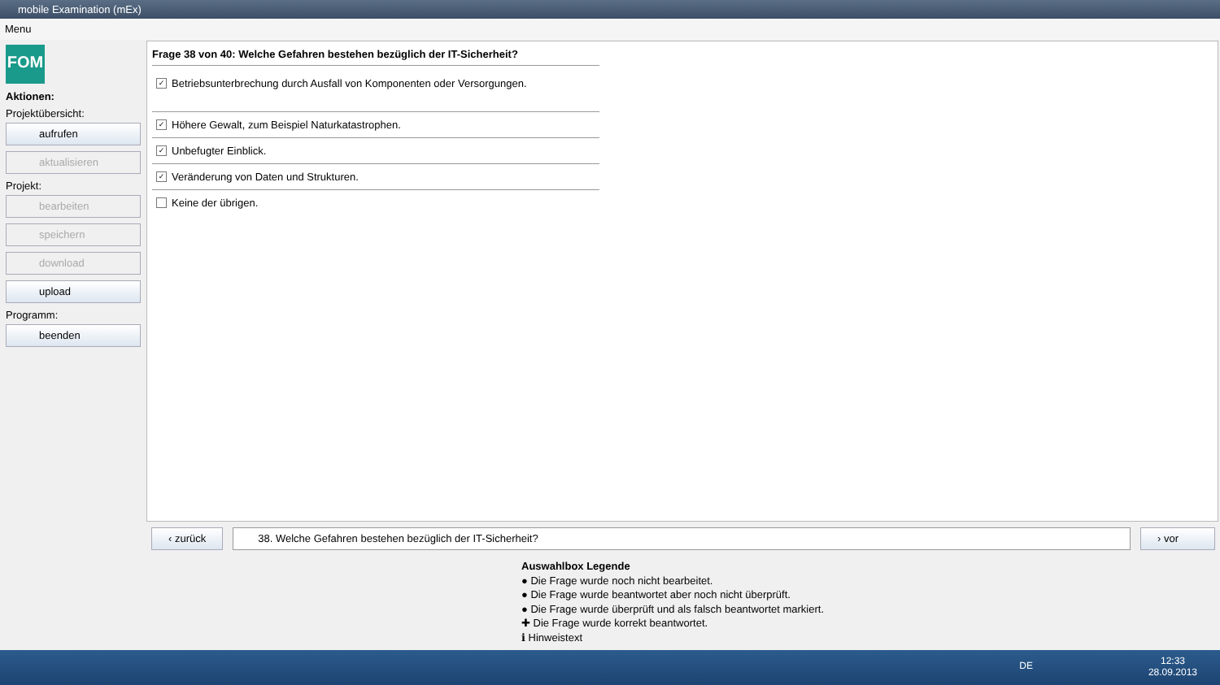mobile Examination (mEx)
Menu
FOM
Aktionen:
Projektübersicht:
aufrufen
aktualisieren
Projekt:
bearbeiten
speichern
download
upload
Programm:
beenden
Frage 38 von 40: Welche Gefahren bestehen bezüglich der IT-Sicherheit?
✓ Betriebsunterbrechung durch Ausfall von Komponenten oder Versorgungen.
✓ Höhere Gewalt, zum Beispiel Naturkatastrophen.
✓ Unbefugter Einblick.
✓ Veränderung von Daten und Strukturen.
Keine der übrigen.
‹ zurück 38. Welche Gefahren bestehen bezüglich der IT-Sicherheit?
› vor
Auswahlbox Legende
● Die Frage wurde noch nicht bearbeitet.
● Die Frage wurde beantwortet aber noch nicht überprüft.
● Die Frage wurde überprüft und als falsch beantwortet markiert.
✚ Die Frage wurde korrekt beantwortet.
ℹ Hinweistext
DE
12:33
28.09.2013